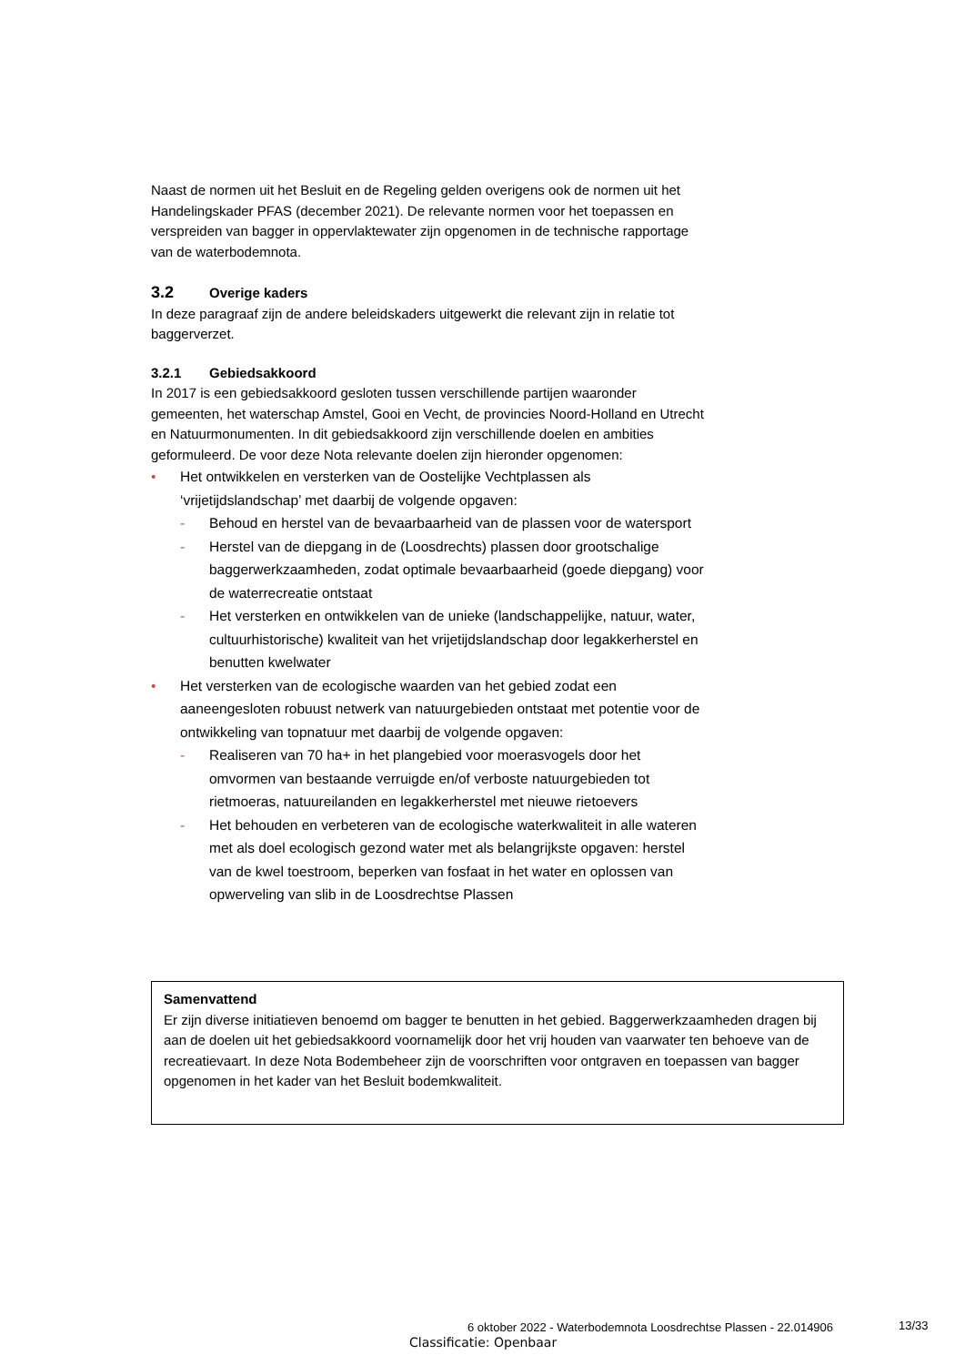Naast de normen uit het Besluit en de Regeling gelden overigens ook de normen uit het Handelingskader PFAS (december 2021). De relevante normen voor het toepassen en verspreiden van bagger in oppervlaktewater zijn opgenomen in de technische rapportage van de waterbodemnota.
3.2 Overige kaders
In deze paragraaf zijn de andere beleidskaders uitgewerkt die relevant zijn in relatie tot baggerverzet.
3.2.1 Gebiedsakkoord
In 2017 is een gebiedsakkoord gesloten tussen verschillende partijen waaronder gemeenten, het waterschap Amstel, Gooi en Vecht, de provincies Noord-Holland en Utrecht en Natuurmonumenten. In dit gebiedsakkoord zijn verschillende doelen en ambities geformuleerd. De voor deze Nota relevante doelen zijn hieronder opgenomen:
• Het ontwikkelen en versterken van de Oostelijke Vechtplassen als ‘vrijetijdslandschap’ met daarbij de volgende opgaven:
- Behoud en herstel van de bevaarbaarheid van de plassen voor de watersport
- Herstel van de diepgang in de (Loosdrechts) plassen door grootschalige baggerwerkzaamheden, zodat optimale bevaarbaarheid (goede diepgang) voor de waterrecreatie ontstaat
- Het versterken en ontwikkelen van de unieke (landschappelijke, natuur, water, cultuurhistorische) kwaliteit van het vrijetijdslandschap door legakkerherstel en benutten kwelwater
• Het versterken van de ecologische waarden van het gebied zodat een aaneengesloten robuust netwerk van natuurgebieden ontstaat met potentie voor de ontwikkeling van topnatuur met daarbij de volgende opgaven:
- Realiseren van 70 ha+ in het plangebied voor moerasvogels door het omvormen van bestaande verruigde en/of verboste natuurgebieden tot rietmoeras, natuureilanden en legakkerherstel met nieuwe rietoevers
- Het behouden en verbeteren van de ecologische waterkwaliteit in alle wateren met als doel ecologisch gezond water met als belangrijkste opgaven: herstel van de kwel toestroom, beperken van fosfaat in het water en oplossen van opwerveling van slib in de Loosdrechtse Plassen
Samenvattend
Er zijn diverse initiatieven benoemd om bagger te benutten in het gebied. Baggerwerkzaamheden dragen bij aan de doelen uit het gebiedsakkoord voornamelijk door het vrij houden van vaarwater ten behoeve van de recreatievaart. In deze Nota Bodembeheer zijn de voorschriften voor ontgraven en toepassen van bagger opgenomen in het kader van het Besluit bodemkwaliteit.
6 oktober 2022 - Waterbodemnota Loosdrechtse Plassen - 22.014906
13/33
Classificatie: Openbaar